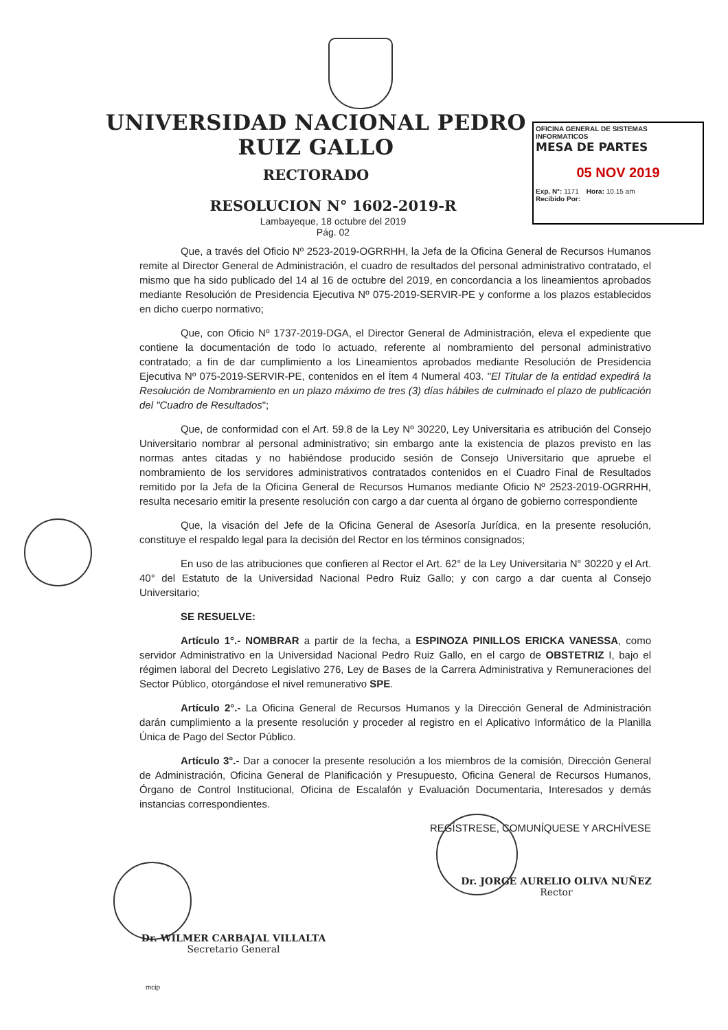UNIVERSIDAD NACIONAL PEDRO RUIZ GALLO
RECTORADO
RESOLUCION N° 1602-2019-R
Lambayeque, 18 octubre del 2019
Pág. 02
OFICINA GENERAL DE SISTEMAS INFORMATICOS
MESA DE PARTES
05 NOV 2019
Exp. N°: 1171 Hora: 10.15 am
Recibido Por:
Que, a través del Oficio Nº 2523-2019-OGRRHH, la Jefa de la Oficina General de Recursos Humanos remite al Director General de Administración, el cuadro de resultados del personal administrativo contratado, el mismo que ha sido publicado del 14 al 16 de octubre del 2019, en concordancia a los lineamientos aprobados mediante Resolución de Presidencia Ejecutiva Nº 075-2019-SERVIR-PE y conforme a los plazos establecidos en dicho cuerpo normativo;
Que, con Oficio Nº 1737-2019-DGA, el Director General de Administración, eleva el expediente que contiene la documentación de todo lo actuado, referente al nombramiento del personal administrativo contratado; a fin de dar cumplimiento a los Lineamientos aprobados mediante Resolución de Presidencia Ejecutiva Nº 075-2019-SERVIR-PE, contenidos en el Ítem 4 Numeral 403. "El Titular de la entidad expedirá la Resolución de Nombramiento en un plazo máximo de tres (3) días hábiles de culminado el plazo de publicación del "Cuadro de Resultados";
Que, de conformidad con el Art. 59.8 de la Ley Nº 30220, Ley Universitaria es atribución del Consejo Universitario nombrar al personal administrativo; sin embargo ante la existencia de plazos previsto en las normas antes citadas y no habiéndose producido sesión de Consejo Universitario que apruebe el nombramiento de los servidores administrativos contratados contenidos en el Cuadro Final de Resultados remitido por la Jefa de la Oficina General de Recursos Humanos mediante Oficio Nº 2523-2019-OGRRHH, resulta necesario emitir la presente resolución con cargo a dar cuenta al órgano de gobierno correspondiente
Que, la visación del Jefe de la Oficina General de Asesoría Jurídica, en la presente resolución, constituye el respaldo legal para la decisión del Rector en los términos consignados;
En uso de las atribuciones que confieren al Rector el Art. 62° de la Ley Universitaria N° 30220 y el Art. 40° del Estatuto de la Universidad Nacional Pedro Ruiz Gallo; y con cargo a dar cuenta al Consejo Universitario;
SE RESUELVE:
Artículo 1°.- NOMBRAR a partir de la fecha, a ESPINOZA PINILLOS ERICKA VANESSA, como servidor Administrativo en la Universidad Nacional Pedro Ruiz Gallo, en el cargo de OBSTETRIZ I, bajo el régimen laboral del Decreto Legislativo 276, Ley de Bases de la Carrera Administrativa y Remuneraciones del Sector Público, otorgándose el nivel remunerativo SPE.
Artículo 2°.- La Oficina General de Recursos Humanos y la Dirección General de Administración darán cumplimiento a la presente resolución y proceder al registro en el Aplicativo Informático de la Planilla Única de Pago del Sector Público.
Artículo 3°.- Dar a conocer la presente resolución a los miembros de la comisión, Dirección General de Administración, Oficina General de Planificación y Presupuesto, Oficina General de Recursos Humanos, Órgano de Control Institucional, Oficina de Escalafón y Evaluación Documentaria, Interesados y demás instancias correspondientes.
REGÍSTRESE, COMUNÍQUESE Y ARCHÍVESE
Dr. JORGE AURELIO OLIVA NUÑEZ
Rector
Dr. WILMER CARBAJAL VILLALTA
Secretario General
mcip